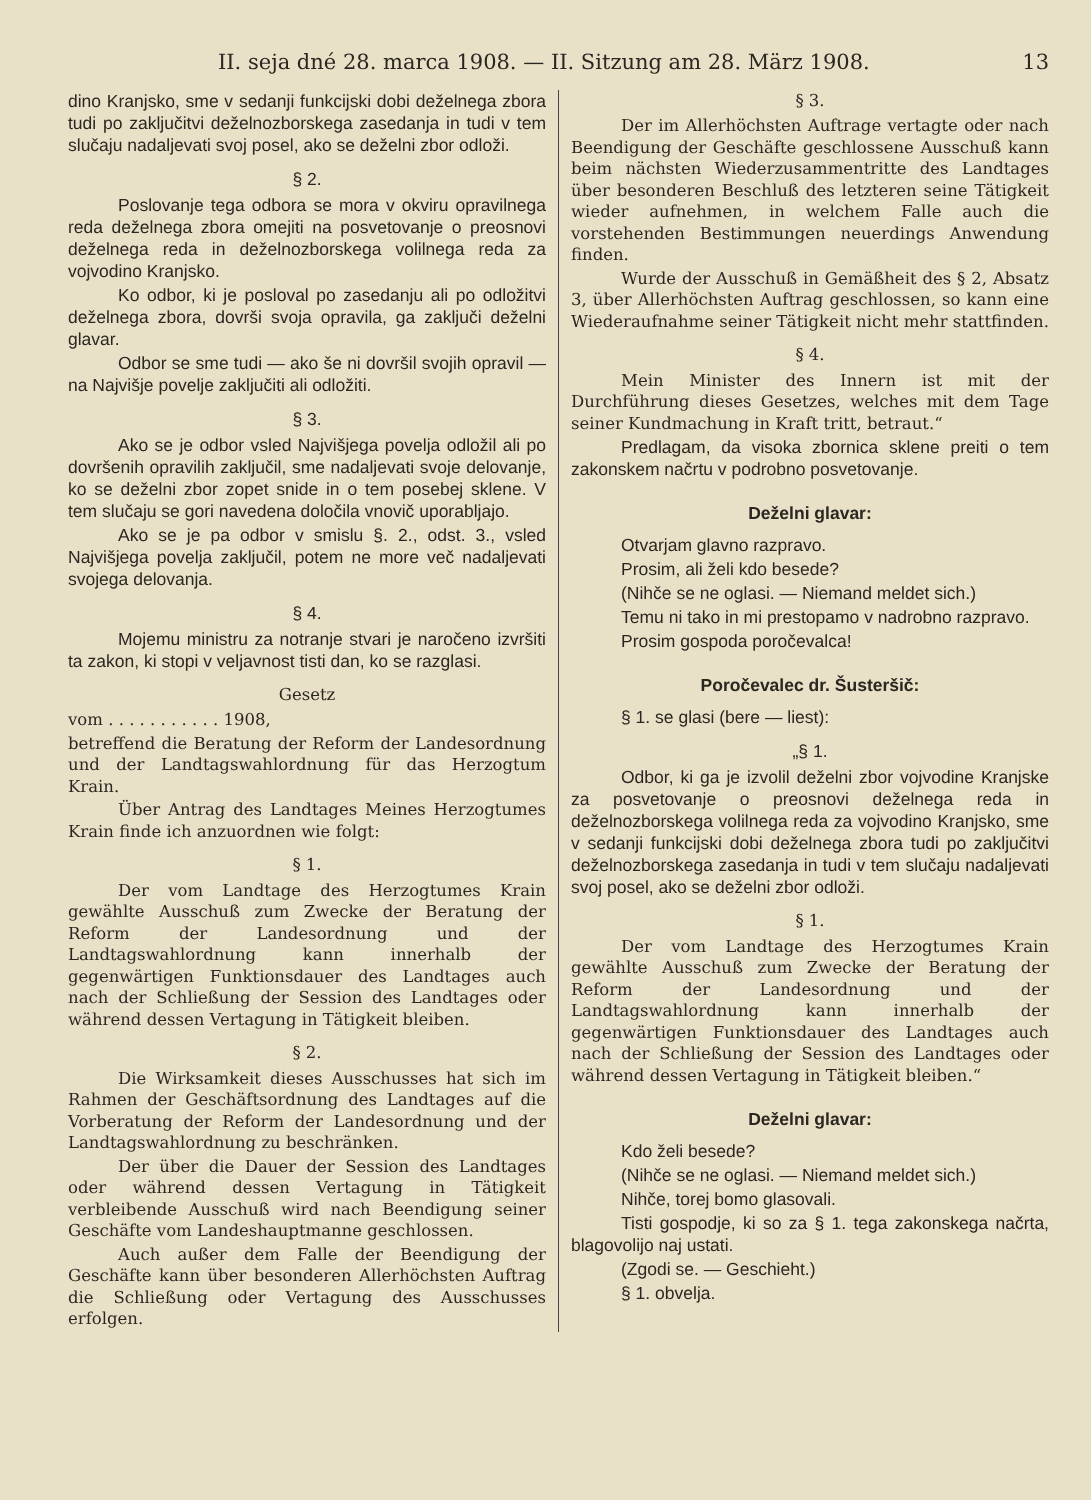II. seja dné 28. marca 1908. — II. Sitzung am 28. März 1908. 13
dino Kranjsko, sme v sedanji funkcijski dobi deželnega zbora tudi po zaključitvi deželnozborskega zasedanja in tudi v tem slučaju nadaljevati svoj posel, ako se deželni zbor odloži.
§ 2.
Poslovanje tega odbora se mora v okviru opravilnega reda deželnega zbora omejiti na posvetovanje o preosnovi deželnega reda in deželnozborskega volilnega reda za vojvodino Kranjsko.
Ko odbor, ki je posloval po zasedanju ali po odložitvi deželnega zbora, dovrši svoja opravila, ga zaključi deželni glavar.
Odbor se sme tudi — ako še ni dovršil svojih opravil — na Najvišje povelje zaključiti ali odložiti.
§ 3.
Ako se je odbor vsled Najvišjega povelja odložil ali po dovršenih opravilih zaključil, sme nadaljevati svoje delovanje, ko se deželni zbor zopet snide in o tem posebej sklene. V tem slučaju se gori navedena določila vnovič uporabljajo.
Ako se je pa odbor v smislu §. 2., odst. 3., vsled Najvišjega povelja zaključil, potem ne more več nadaljevati svojega delovanja.
§ 4.
Mojemu ministru za notranje stvari je naročeno izvršiti ta zakon, ki stopi v veljavnost tisti dan, ko se razglasi.
Gesetz
vom . . . . . . . . . . . 1908,
betreffend die Beratung der Reform der Landesordnung und der Landtagswahlordnung für das Herzogtum Krain.
Über Antrag des Landtages Meines Herzogtumes Krain finde ich anzuordnen wie folgt:
§ 1.
Der vom Landtage des Herzogtumes Krain gewählte Ausschuß zum Zwecke der Beratung der Reform der Landesordnung und der Landtagswahlordnung kann innerhalb der gegenwärtigen Funktionsdauer des Landtages auch nach der Schließung der Session des Landtages oder während dessen Vertagung in Tätigkeit bleiben.
§ 2.
Die Wirksamkeit dieses Ausschusses hat sich im Rahmen der Geschäftsordnung des Landtages auf die Vorberatung der Reform der Landesordnung und der Landtagswahlordnung zu beschränken.
Der über die Dauer der Session des Landtages oder während dessen Vertagung in Tätigkeit verbleibende Ausschuß wird nach Beendigung seiner Geschäfte vom Landeshauptmanne geschlossen.
Auch außer dem Falle der Beendigung der Geschäfte kann über besonderen Allerhöchsten Auftrag die Schließung oder Vertagung des Ausschusses erfolgen.
§ 3.
Der im Allerhöchsten Auftrage vertagte oder nach Beendigung der Geschäfte geschlossene Ausschuß kann beim nächsten Wiederzusammentritte des Landtages über besonderen Beschluß des letzteren seine Tätigkeit wieder aufnehmen, in welchem Falle auch die vorstehenden Bestimmungen neuerdings Anwendung finden.
Wurde der Ausschuß in Gemäßheit des § 2, Absatz 3, über Allerhöchsten Auftrag geschlossen, so kann eine Wiederaufnahme seiner Tätigkeit nicht mehr stattfinden.
§ 4.
Mein Minister des Innern ist mit der Durchführung dieses Gesetzes, welches mit dem Tage seiner Kundmachung in Kraft tritt, betraut.“
Predlagam, da visoka zbornica sklene preiti o tem zakonskem načrtu v podrobno posvetovanje.
Deželni glavar:
Otvarjam glavno razpravo.
Prosim, ali želi kdo besede?
(Nihče se ne oglasi. — Niemand meldet sich.)
Temu ni tako in mi prestopamo v nadrobno razpravo.
Prosim gospoda poročevalca!
Poročevalec dr. Šusteršič:
§ 1. se glasi (bere — liest):
„§ 1.
Odbor, ki ga je izvolil deželni zbor vojvodine Kranjske za posvetovanje o preosnovi deželnega reda in deželnozborskega volilnega reda za vojvodino Kranjsko, sme v sedanji funkcijski dobi deželnega zbora tudi po zaključitvi deželnozborskega zasedanja in tudi v tem slučaju nadaljevati svoj posel, ako se deželni zbor odloži.
§ 1.
Der vom Landtage des Herzogtumes Krain gewählte Ausschuß zum Zwecke der Beratung der Reform der Landesordnung und der Landtagswahlordnung kann innerhalb der gegenwärtigen Funktionsdauer des Landtages auch nach der Schließung der Session des Landtages oder während dessen Vertagung in Tätigkeit bleiben.“
Deželni glavar:
Kdo želi besede?
(Nihče se ne oglasi. — Niemand meldet sich.)
Nihče, torej bomo glasovali.
Tisti gospodje, ki so za § 1. tega zakonskega načrta, blagovolijo naj ustati.
(Zgodi se. — Geschieht.)
§ 1. obvelja.